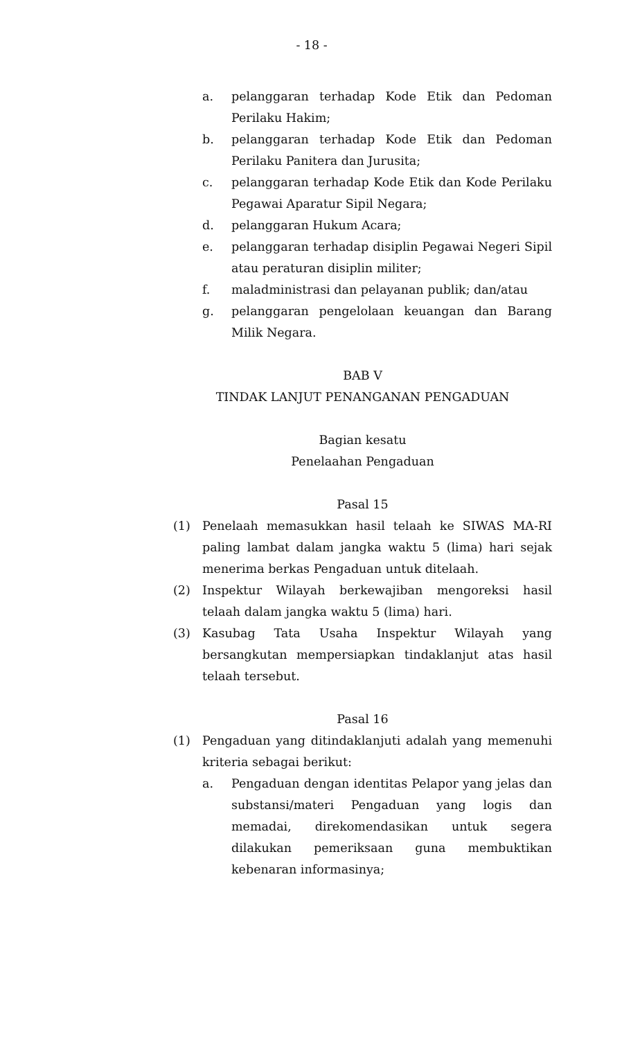- 18 -
a. pelanggaran terhadap Kode Etik dan Pedoman Perilaku Hakim;
b. pelanggaran terhadap Kode Etik dan Pedoman Perilaku Panitera dan Jurusita;
c. pelanggaran terhadap Kode Etik dan Kode Perilaku Pegawai Aparatur Sipil Negara;
d. pelanggaran Hukum Acara;
e. pelanggaran terhadap disiplin Pegawai Negeri Sipil atau peraturan disiplin militer;
f. maladministrasi dan pelayanan publik; dan/atau
g. pelanggaran pengelolaan keuangan dan Barang Milik Negara.
BAB V
TINDAK LANJUT PENANGANAN PENGADUAN
Bagian kesatu
Penelaahan Pengaduan
Pasal 15
(1) Penelaah memasukkan hasil telaah ke SIWAS MA-RI paling lambat dalam jangka waktu 5 (lima) hari sejak menerima berkas Pengaduan untuk ditelaah.
(2) Inspektur Wilayah berkewajiban mengoreksi hasil telaah dalam jangka waktu 5 (lima) hari.
(3) Kasubag Tata Usaha Inspektur Wilayah yang bersangkutan mempersiapkan tindaklanjut atas hasil telaah tersebut.
Pasal 16
(1) Pengaduan yang ditindaklanjuti adalah yang memenuhi kriteria sebagai berikut:
a. Pengaduan dengan identitas Pelapor yang jelas dan substansi/materi Pengaduan yang logis dan memadai, direkomendasikan untuk segera dilakukan pemeriksaan guna membuktikan kebenaran informasinya;